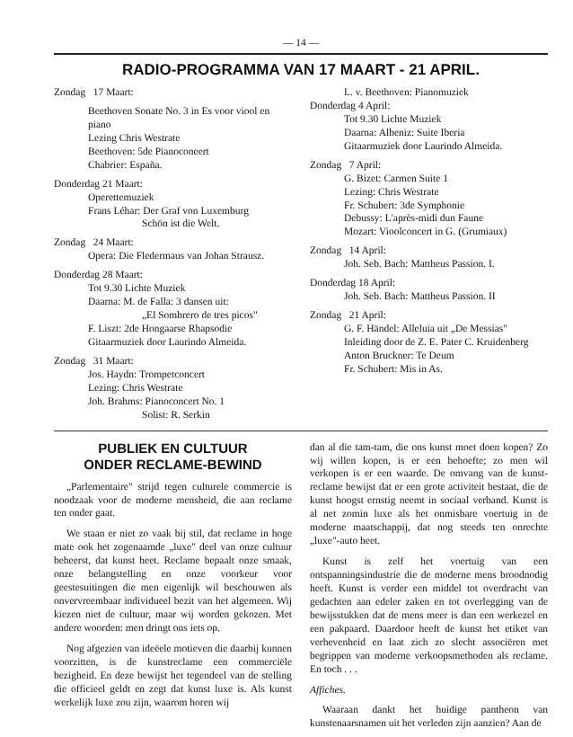— 14 —
RADIO-PROGRAMMA VAN 17 MAART - 21 APRIL.
Zondag 17 Maart:
Beethoven Sonate No. 3 in Es voor viool en piano
Lezing Chris Westrate
Beethoven: 5de Pianoconeert
Chabrier: España.
Donderdag 21 Maart:
Operettemuziek
Frans Léhar: Der Graf von Luxemburg
Schön ist die Welt.
Zondag 24 Maart:
Opera: Die Fledermaus van Johan Strausz.
Donderdag 28 Maart:
Tot 9.30 Lichte Muziek
Daarna: M. de Falla: 3 dansen uit:
„El Sombrero de tres picos"
F. Liszt: 2de Hongaarse Rhapsodie
Gitaarmuziek door Laurindo Almeida.
Zondag 31 Maart:
Jos. Haydn: Trompetconcert
Lezing: Chris Westrate
Joh. Brahms: Pianoconcert No. 1
Solist: R. Serkin
L. v. Beethoven: Pianomuziek
Donderdag 4 April:
Tot 9.30 Lichte Muziek
Daarna: Albeniz: Suite Iberia
Gitaarmuziek door Laurindo Almeida.
Zondag 7 April:
G. Bizet: Carmen Suite 1
Lezing: Chris Westrate
Fr. Schubert: 3de Symphonie
Debussy: L'après-midi dun Faune
Mozart: Vioolconcert in G. (Grumiaux)
Zondag 14 April:
Joh. Seb. Bach: Mattheus Passion. I.
Donderdag 18 April:
Joh. Seb. Bach: Mattheus Passion. II
Zondag 21 April:
G. F. Händel: Alleluia uit „De Messias"
Inleiding door de Z. E. Pater C. Kruidenberg
Anton Bruckner: Te Deum
Fr. Schubert: Mis in As.
PUBLIEK EN CULTUUR
ONDER RECLAME-BEWIND
„Parlementaire" strijd tegen culturele commercie is noodzaak voor de moderne mensheid, die aan reclame ten onder gaat.
We staan er niet zo vaak bij stil, dat reclame in hoge mate ook het zogenaamde „luxe" deel van onze cultuur beheerst, dat kunst heet. Reclame bepaalt onze smaak, onze belangstelling en onze voorkeur voor geestesuitingen die men eigenlijk wil beschouwen als onvervreembaar individueel bezit van het algemeen. Wij kiezen niet de cultuur, maar wij worden gekozen. Met andere woorden: men dringt ons iets op.
Nog afgezien van ideëele motieven die daarbij kunnen voorzitten, is de kunstreclame een commerciële bezigheid. En deze bewijst het tegendeel van de stelling die officieel geldt en zegt dat kunst luxe is. Als kunst werkelijk luxe zou zijn, waarom horen wij
dan al die tam-tam, die ons kunst moet doen kopen? Zo wij willen kopen, is er een behoefte; zo men wil verkopen is er een waarde. De omvang van de kunst-reclame bewijst dat er een grote activiteit bestaat, die de kunst hoogst ernstig neemt in sociaal verband. Kunst is al net zomin luxe als het onmisbare voertuig in de moderne maatschappij, dat nog steeds ten onrechte „luxe"-auto heet.
Kunst is zelf het voertuig van een ontspanningsindustrie die de moderne mens broodnodig heeft. Kunst is verder een middel tot overdracht van gedachten aan edeler zaken en tot overlegging van de bewijsstukken dat de mens meer is dan een werkezel en een pakpaard. Daardoor heeft de kunst het etiket van verhevenheid en laat zich zo slecht associëren met begrippen van moderne verkoopsmethoden als reclame. En toch . . .
Affiches.
Waaraan dankt het huidige pantheon van kunstenaarsnamen uit het verleden zijn aanzien? Aan de